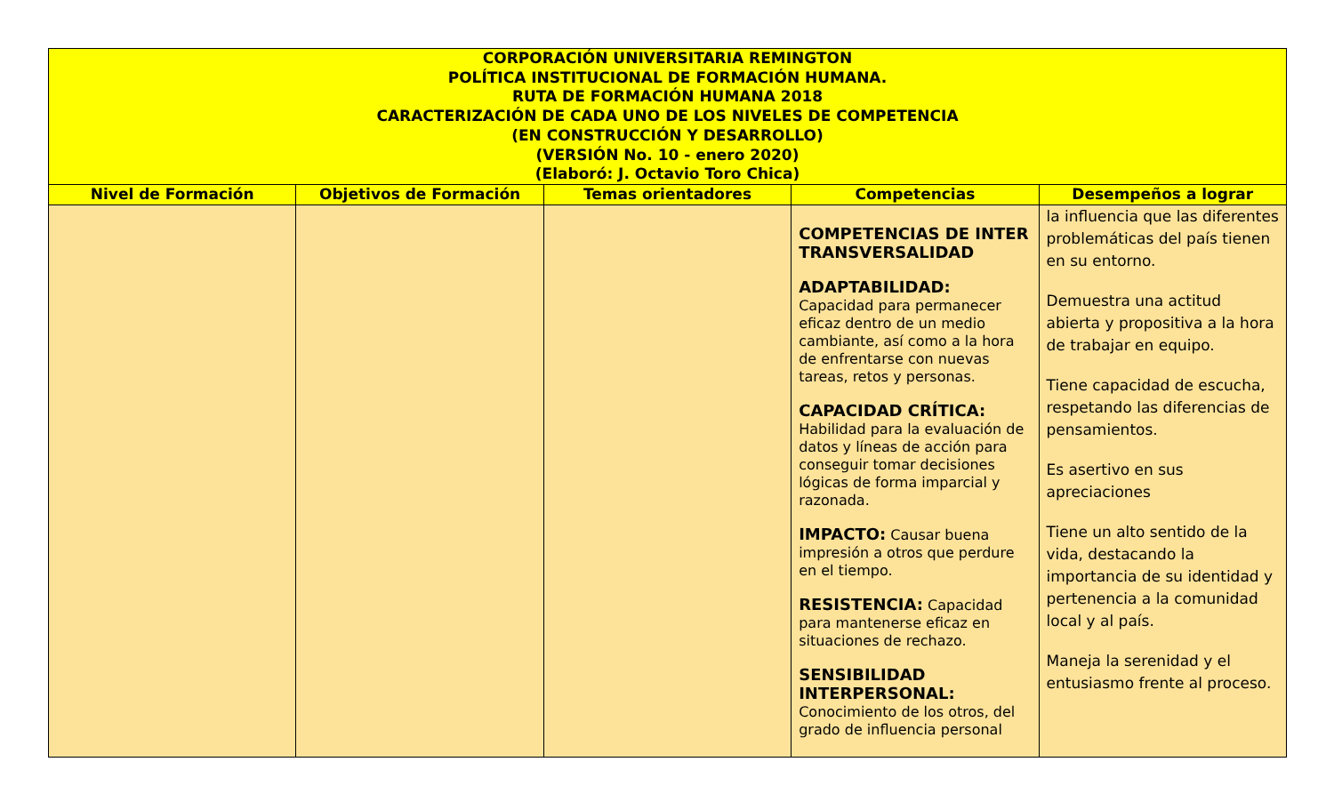| CORPORACIÓN UNIVERSITARIA REMINGTON POLÍTICA INSTITUCIONAL DE FORMACIÓN HUMANA. RUTA DE FORMACIÓN HUMANA 2018 CARACTERIZACIÓN DE CADA UNO DE LOS NIVELES DE COMPETENCIA (EN CONSTRUCCIÓN Y DESARROLLO) (VERSIÓN No. 10 - enero 2020) (Elaboró: J. Octavio Toro Chica) | | | | |
| Nivel de Formación | Objetivos de Formación | Temas orientadores | Competencias | Desempeños a lograr |
| | | | COMPETENCIAS DE INTER TRANSVERSALIDAD ADAPTABILIDAD: Capacidad para permanecer eficaz dentro de un medio cambiante, así como a la hora de enfrentarse con nuevas tareas, retos y personas. CAPACIDAD CRÍTICA: Habilidad para la evaluación de datos y líneas de acción para conseguir tomar decisiones lógicas de forma imparcial y razonada. IMPACTO: Causar buena impresión a otros que perdure en el tiempo. RESISTENCIA: Capacidad para mantenerse eficaz en situaciones de rechazo. SENSIBILIDAD INTERPERSONAL: Conocimiento de los otros, del grado de influencia personal | la influencia que las diferentes problemáticas del país tienen en su entorno. Demuestra una actitud abierta y propositiva a la hora de trabajar en equipo. Tiene capacidad de escucha, respetando las diferencias de pensamientos. Es asertivo en sus apreciaciones Tiene un alto sentido de la vida, destacando la importancia de su identidad y pertenencia a la comunidad local y al país. Maneja la serenidad y el entusiasmo frente al proceso. |